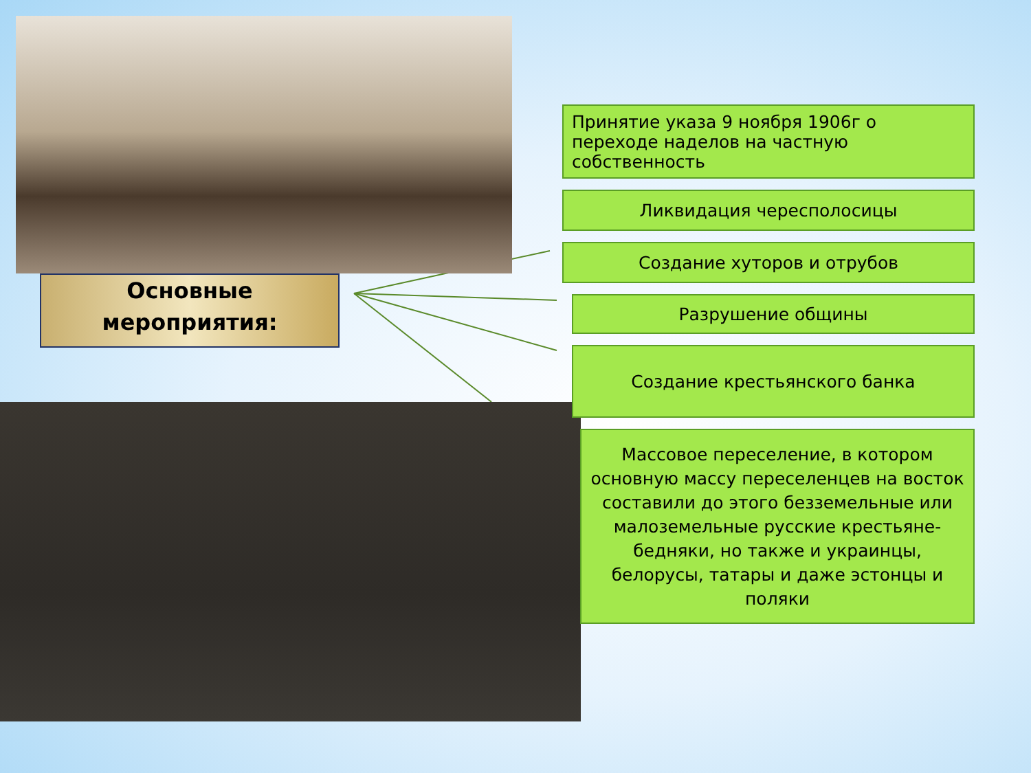Основные
мероприятия:
Принятие указа 9 ноября 1906г о переходе наделов на частную собственность
Ликвидация чересполосицы
Создание хуторов и отрубов
Разрушение общины
Создание крестьянского банка
Массовое переселение, в котором основную массу переселенцев на восток составили до этого безземельные или малоземельные русские крестьяне-бедняки, но также и украинцы, белорусы, татары и даже эстонцы и поляки